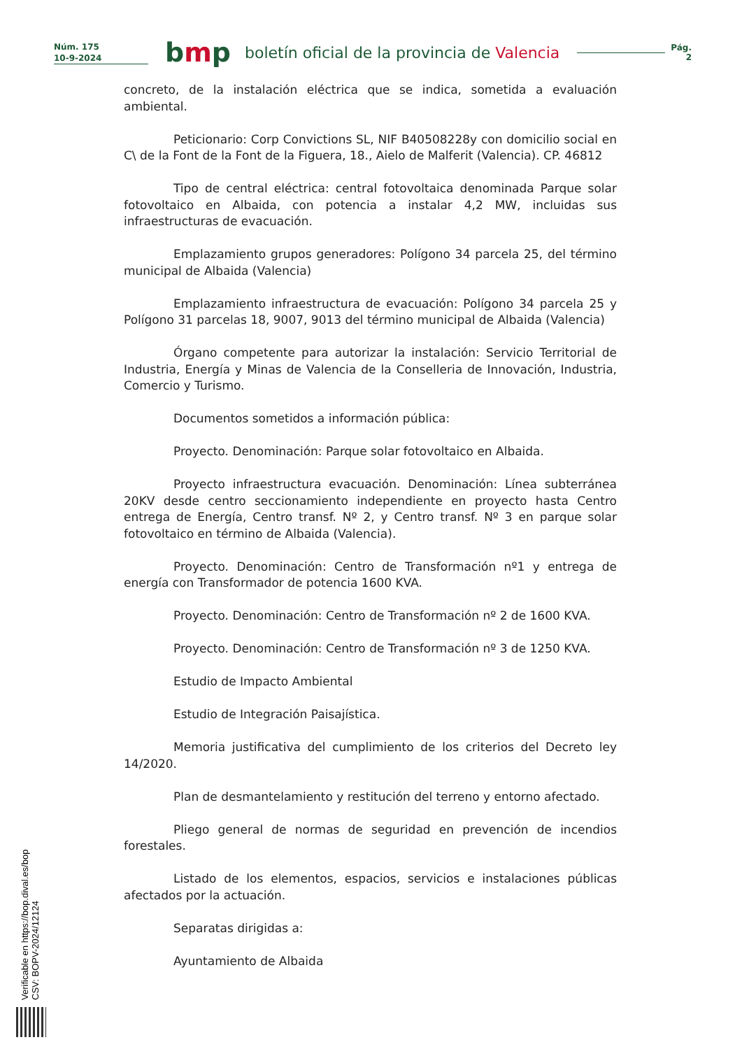Núm. 175
10-9-2024
bmp
boletín oficial de la provincia de Valencia
Pág.
2
concreto, de la instalación eléctrica que se indica, sometida a evaluación ambiental.
Peticionario: Corp Convictions SL, NIF B40508228y con domicilio social en C\ de la Font de la Font de la Figuera, 18., Aielo de Malferit (Valencia). CP. 46812
Tipo de central eléctrica: central fotovoltaica denominada Parque solar fotovoltaico en Albaida, con potencia a instalar 4,2 MW, incluidas sus infraestructuras de evacuación.
Emplazamiento grupos generadores: Polígono 34 parcela 25, del término municipal de Albaida (Valencia)
Emplazamiento infraestructura de evacuación: Polígono 34 parcela 25 y Polígono 31 parcelas 18, 9007, 9013 del término municipal de Albaida (Valencia)
Órgano competente para autorizar la instalación: Servicio Territorial de Industria, Energía y Minas de Valencia de la Conselleria de Innovación, Industria, Comercio y Turismo.
Documentos sometidos a información pública:
Proyecto. Denominación: Parque solar fotovoltaico en Albaida.
Proyecto infraestructura evacuación. Denominación: Línea subterránea 20KV desde centro seccionamiento independiente en proyecto hasta Centro entrega de Energía, Centro transf. Nº 2, y Centro transf. Nº 3 en parque solar fotovoltaico en término de Albaida (Valencia).
Proyecto. Denominación: Centro de Transformación nº1 y entrega de energía con Transformador de potencia 1600 KVA.
Proyecto. Denominación: Centro de Transformación nº 2 de 1600 KVA.
Proyecto. Denominación: Centro de Transformación nº 3 de 1250 KVA.
Estudio de Impacto Ambiental
Estudio de Integración Paisajística.
Memoria justificativa del cumplimiento de los criterios del Decreto ley 14/2020.
Plan de desmantelamiento y restitución del terreno y entorno afectado.
Pliego general de normas de seguridad en prevención de incendios forestales.
Listado de los elementos, espacios, servicios e instalaciones públicas afectados por la actuación.
Separatas dirigidas a:
Ayuntamiento de Albaida
Verificable en https://bop.dival.es/bop
CSV: BOPV-2024/12124